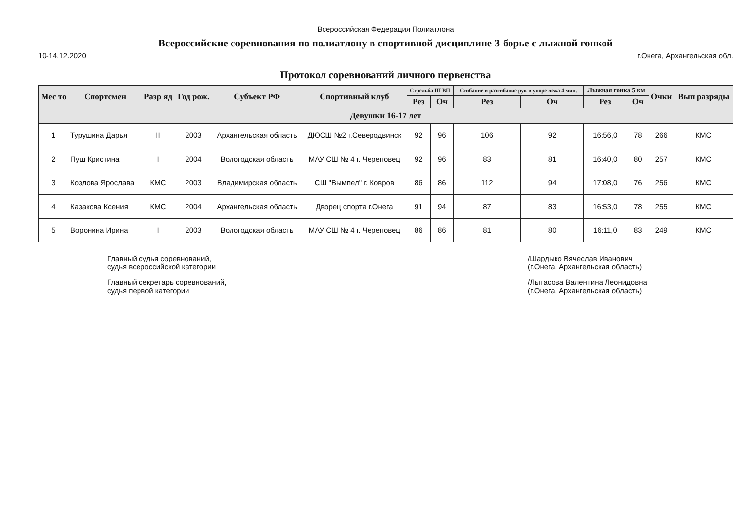Всероссийская Федерация Полиатлона
Всероссийские соревнования по полиатлону в спортивной дисциплине 3-борье с лыжной гонкой
10-14.12.2020 г.Онега, Архангельская обл.
Протокол соревнований личного первенства
| Мес то | Спортсмен | Разр яд | Год рож. | Субъект РФ | Спортивный клуб | Стрельба III ВП | | Сгибание и разгибание рук в упоре лежа 4 мин. | | Лыжная гонка 5 км | | Очки | Вып разряды |
| --- | --- | --- | --- | --- | --- | --- | --- | --- | --- | --- | --- | --- | --- |
| | | | | | | Рез | Оч | Рез | Оч | Рез | Оч | | |
| Девушки 16-17 лет | | | | | | | | | | | | | |
| 1 | Турушина Дарья | II | 2003 | Архангельская область | ДЮСШ №2 г.Северодвинск | 92 | 96 | 106 | 92 | 16:56,0 | 78 | 266 | КМС |
| 2 | Пуш Кристина | I | 2004 | Вологодская область | МАУ СШ № 4 г. Череповец | 92 | 96 | 83 | 81 | 16:40,0 | 80 | 257 | КМС |
| 3 | Козлова Ярослава | КМС | 2003 | Владимирская область | СШ "Вымпел" г. Ковров | 86 | 86 | 112 | 94 | 17:08,0 | 76 | 256 | КМС |
| 4 | Казакова Ксения | КМС | 2004 | Архангельская область | Дворец спорта г.Онега | 91 | 94 | 87 | 83 | 16:53,0 | 78 | 255 | КМС |
| 5 | Воронина Ирина | I | 2003 | Вологодская область | МАУ СШ № 4 г. Череповец | 86 | 86 | 81 | 80 | 16:11,0 | 83 | 249 | КМС |
Главный судья соревнований,
судья всероссийской категории
Главный секретарь соревнований,
судья первой категории
/Шардыко Вячеслав Иванович
(г.Онега, Архангельская область)
/Лытасова Валентина Леонидовна
(г.Онега, Архангельская область)